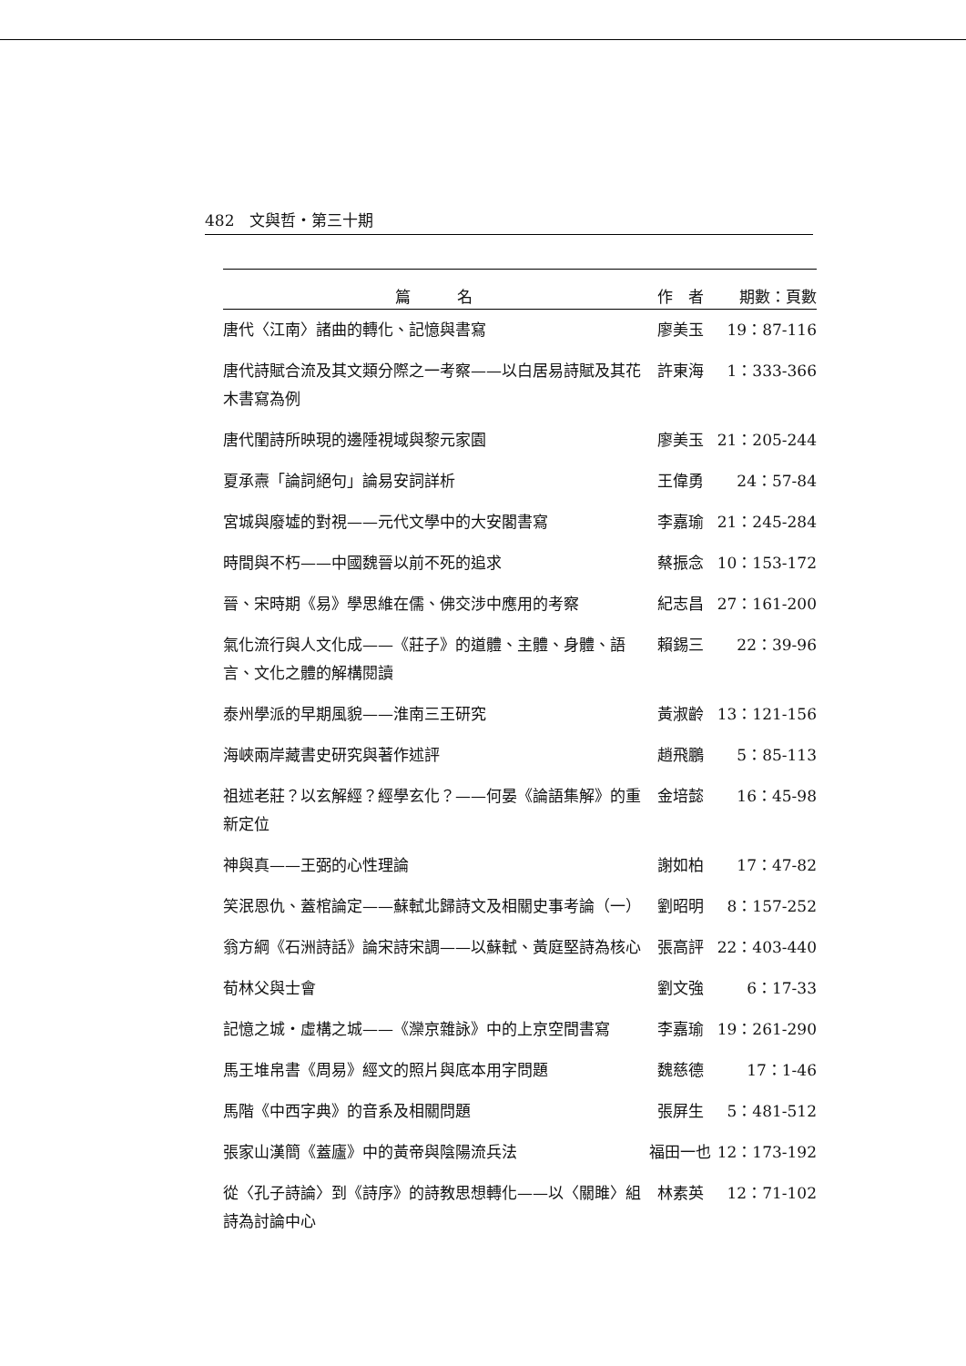482　文與哲・第三十期
| 篇 名 | 作 者 | 期數：頁數 |
| --- | --- | --- |
| 唐代〈江南〉諸曲的轉化、記憶與書寫 | 廖美玉 | 19：87-116 |
| 唐代詩賦合流及其文類分際之一考察——以白居易詩賦及其花木書寫為例 | 許東海 | 1：333-366 |
| 唐代閨詩所映現的邊陲視域與黎元家園 | 廖美玉 | 21：205-244 |
| 夏承燾「論詞絕句」論易安詞詳析 | 王偉勇 | 24：57-84 |
| 宮城與廢墟的對視——元代文學中的大安閣書寫 | 李嘉瑜 | 21：245-284 |
| 時間與不朽——中國魏晉以前不死的追求 | 蔡振念 | 10：153-172 |
| 晉、宋時期《易》學思維在儒、佛交涉中應用的考察 | 紀志昌 | 27：161-200 |
| 氣化流行與人文化成——《莊子》的道體、主體、身體、語言、文化之體的解構閱讀 | 賴錫三 | 22：39-96 |
| 泰州學派的早期風貌——淮南三王研究 | 黃淑齡 | 13：121-156 |
| 海峽兩岸藏書史研究與著作述評 | 趙飛鵬 | 5：85-113 |
| 祖述老莊？以玄解經？經學玄化？——何晏《論語集解》的重新定位 | 金培懿 | 16：45-98 |
| 神與真——王弼的心性理論 | 謝如柏 | 17：47-82 |
| 笑泯恩仇、蓋棺論定——蘇軾北歸詩文及相關史事考論（一） | 劉昭明 | 8：157-252 |
| 翁方綱《石洲詩話》論宋詩宋調——以蘇軾、黃庭堅詩為核心 | 張高評 | 22：403-440 |
| 荀林父與士會 | 劉文強 | 6：17-33 |
| 記憶之城・虛構之城——《灤京雜詠》中的上京空間書寫 | 李嘉瑜 | 19：261-290 |
| 馬王堆帛書《周易》經文的照片與底本用字問題 | 魏慈德 | 17：1-46 |
| 馬階《中西字典》的音系及相關問題 | 張屏生 | 5：481-512 |
| 張家山漢簡《蓋廬》中的黃帝與陰陽流兵法 | 福田一也 | 12：173-192 |
| 從〈孔子詩論〉到《詩序》的詩教思想轉化——以〈關雎〉組詩為討論中心 | 林素英 | 12：71-102 |